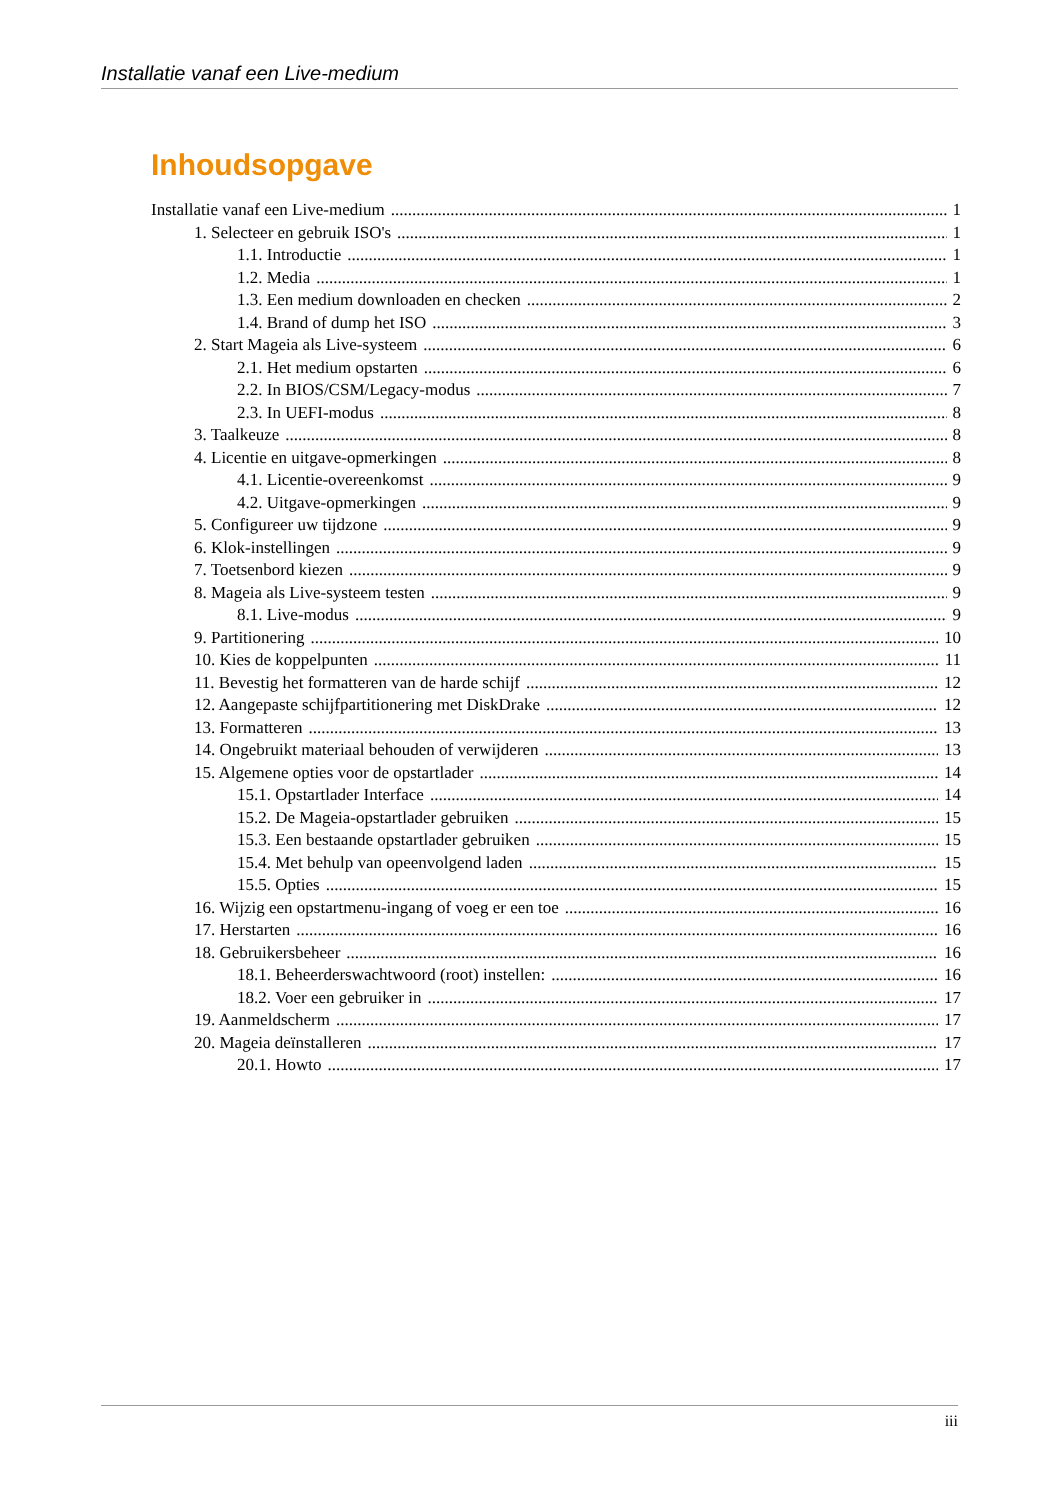Installatie vanaf een Live-medium
Inhoudsopgave
Installatie vanaf een Live-medium 1
1. Selecteer en gebruik ISO's 1
1.1. Introductie 1
1.2. Media 1
1.3. Een medium downloaden en checken 2
1.4. Brand of dump het ISO 3
2. Start Mageia als Live-systeem 6
2.1. Het medium opstarten 6
2.2. In BIOS/CSM/Legacy-modus 7
2.3. In UEFI-modus 8
3. Taalkeuze 8
4. Licentie en uitgave-opmerkingen 8
4.1. Licentie-overeenkomst 9
4.2. Uitgave-opmerkingen 9
5. Configureer uw tijdzone 9
6. Klok-instellingen 9
7. Toetsenbord kiezen 9
8. Mageia als Live-systeem testen 9
8.1. Live-modus 9
9. Partitionering 10
10. Kies de koppelpunten 11
11. Bevestig het formatteren van de harde schijf 12
12. Aangepaste schijfpartitionering met DiskDrake 12
13. Formatteren 13
14. Ongebruikt materiaal behouden of verwijderen 13
15. Algemene opties voor de opstartlader 14
15.1. Opstartlader Interface 14
15.2. De Mageia-opstartlader gebruiken 15
15.3. Een bestaande opstartlader gebruiken 15
15.4. Met behulp van opeenvolgend laden 15
15.5. Opties 15
16. Wijzig een opstartmenu-ingang of voeg er een toe 16
17. Herstarten 16
18. Gebruikersbeheer 16
18.1. Beheerderswachtwoord (root) instellen: 16
18.2. Voer een gebruiker in 17
19. Aanmeldscherm 17
20. Mageia deïnstalleren 17
20.1. Howto 17
iii